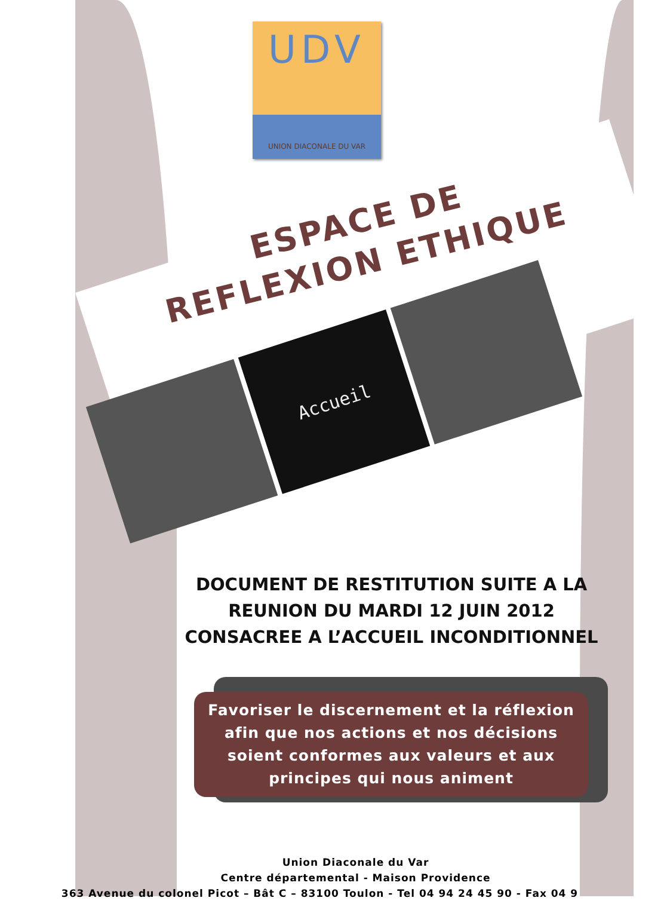UDV
UNION DIACONALE DU VAR
ESPACE DE
REFLEXION ETHIQUE
Accueil
DOCUMENT DE RESTITUTION SUITE A LA
REUNION DU MARDI 12 JUIN 2012
CONSACREE A L’ACCUEIL INCONDITIONNEL
Favoriser le discernement et la réflexion afin que nos actions et nos décisions soient conformes aux valeurs et aux principes qui nous animent
Union Diaconale du Var
Centre départemental - Maison Providence
363 Avenue du colonel Picot – Bât C – 83100 Toulon - Tel 04 94 24 45 90 - Fax 04 9